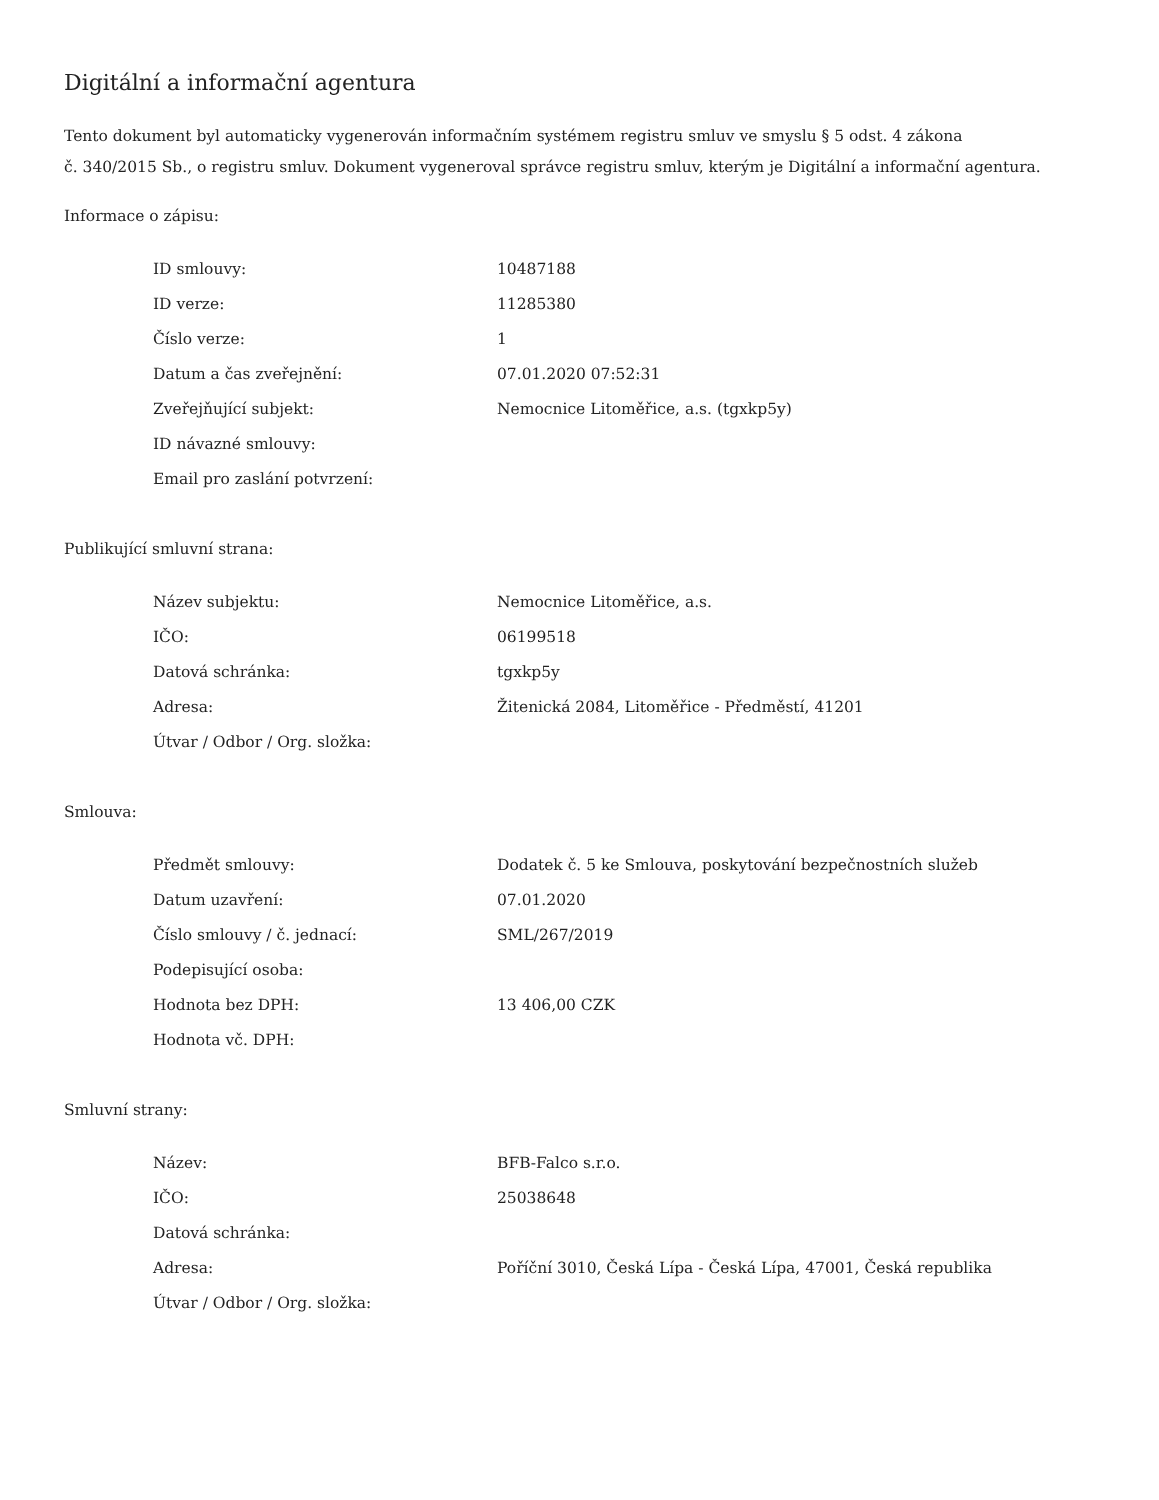Digitální a informační agentura
Tento dokument byl automaticky vygenerován informačním systémem registru smluv ve smyslu § 5 odst. 4 zákona
č. 340/2015 Sb., o registru smluv. Dokument vygeneroval správce registru smluv, kterým je Digitální a informační agentura.
Informace o zápisu:
| ID smlouvy: | 10487188 |
| ID verze: | 11285380 |
| Číslo verze: | 1 |
| Datum a čas zveřejnění: | 07.01.2020 07:52:31 |
| Zveřejňující subjekt: | Nemocnice Litoměřice, a.s. (tgxkp5y) |
| ID návazné smlouvy: | |
| Email pro zaslání potvrzení: | |
Publikující smluvní strana:
| Název subjektu: | Nemocnice Litoměřice, a.s. |
| IČO: | 06199518 |
| Datová schránka: | tgxkp5y |
| Adresa: | Žitenická 2084, Litoměřice - Předměstí, 41201 |
| Útvar / Odbor / Org. složka: | |
Smlouva:
| Předmět smlouvy: | Dodatek č. 5 ke Smlouva, poskytování bezpečnostních služeb |
| Datum uzavření: | 07.01.2020 |
| Číslo smlouvy / č. jednací: | SML/267/2019 |
| Podepisující osoba: | |
| Hodnota bez DPH: | 13 406,00 CZK |
| Hodnota vč. DPH: | |
Smluvní strany:
| Název: | BFB-Falco s.r.o. |
| IČO: | 25038648 |
| Datová schránka: | |
| Adresa: | Poříční 3010, Česká Lípa - Česká Lípa, 47001, Česká republika |
| Útvar / Odbor / Org. složka: | |